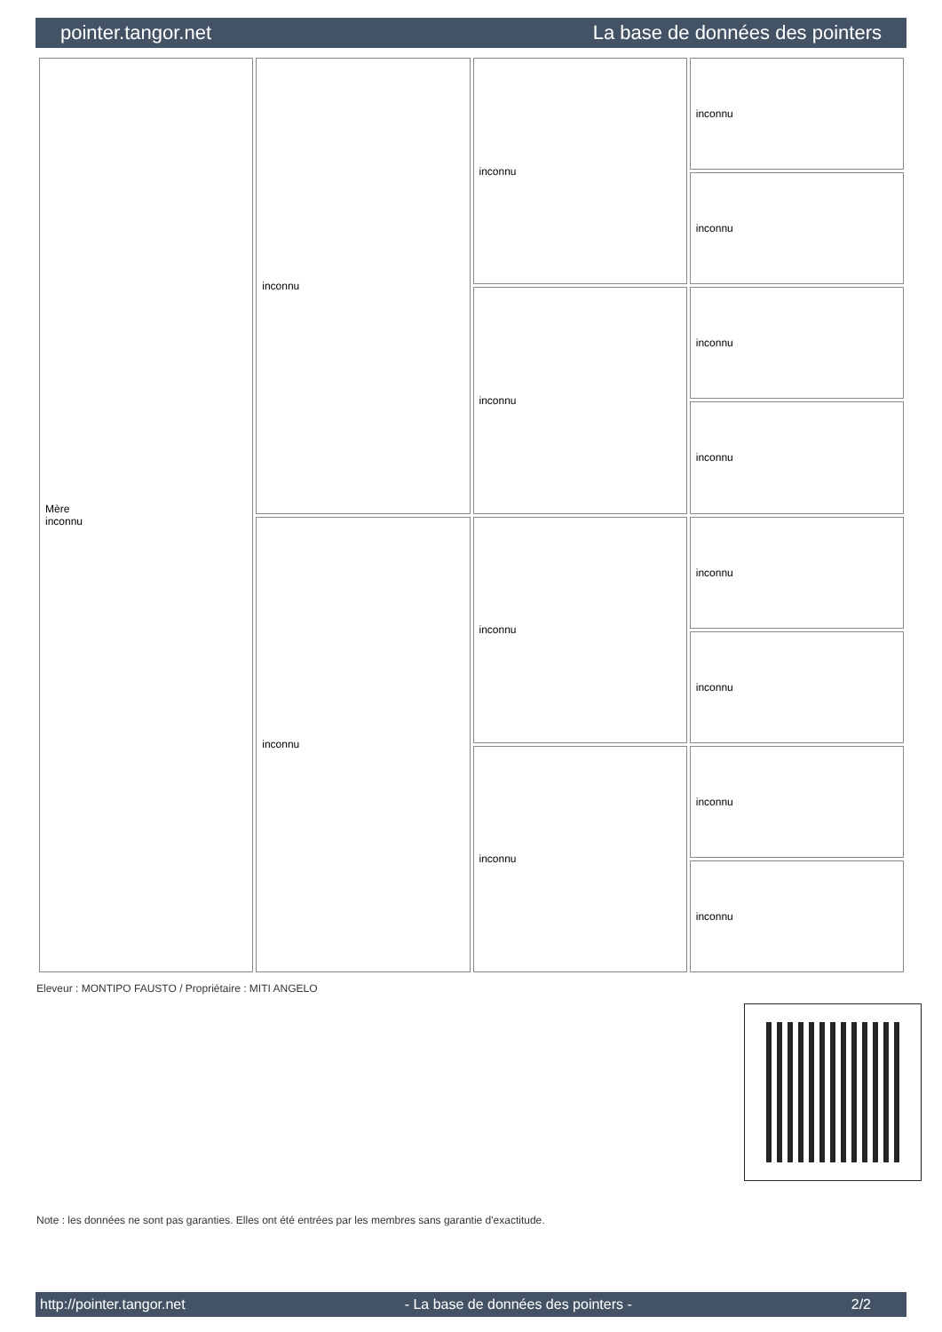pointer.tangor.net La base de données des pointers
| Mère inconnu | inconnu | inconnu | inconnu |
| | | | inconnu |
| | | inconnu | inconnu |
| | | | inconnu |
| | inconnu | inconnu | inconnu |
| | | | inconnu |
| | | inconnu | inconnu |
| | | | inconnu |
Eleveur : MONTIPO FAUSTO / Propriétaire : MITI ANGELO
Note : les données ne sont pas garanties. Elles ont été entrées par les membres sans garantie d'exactitude.
http://pointer.tangor.net - La base de données des pointers - 2/2